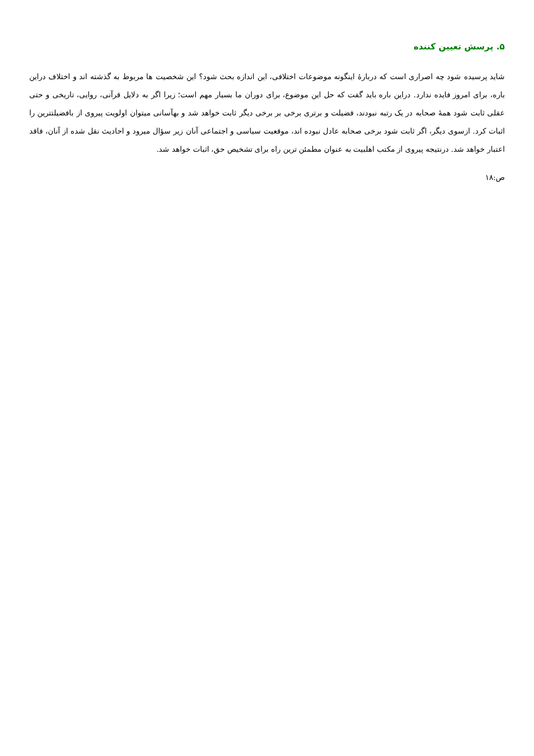۵. پرسش تعیین کننده
شاید پرسیده شود چه اصراری است که دربارۀ اینگونه موضوعات اختلافی، این اندازه بحث شود؟ این شخصیت ها مربوط به گذشته اند و اختلاف دراین باره، برای امروز فایده ندارد. دراین باره باید گفت که حل این موضوع، برای دوران ما بسیار مهم است؛ زیرا اگر به دلایل قرآنی، روایی، تاریخی و حتی عقلی ثابت شود همۀ صحابه در یک رتبه نبودند، فضیلت و برتری برخی بر برخی دیگر ثابت خواهد شد و بهآسانی میتوان اولویت پیروی از بافضیلتترین را اثبات کرد. ازسوی دیگر، اگر ثابت شود برخی صحابه عادل نبوده اند، موقعیت سیاسی و اجتماعی آنان زیر سؤال میرود و احادیث نقل شده از آنان، فاقد اعتبار خواهد شد. درنتیجه پیروی از مکتب اهلبیت به عنوان مطمئن ترین راه برای تشخیص حق، اثبات خواهد شد.
ص:۱۸